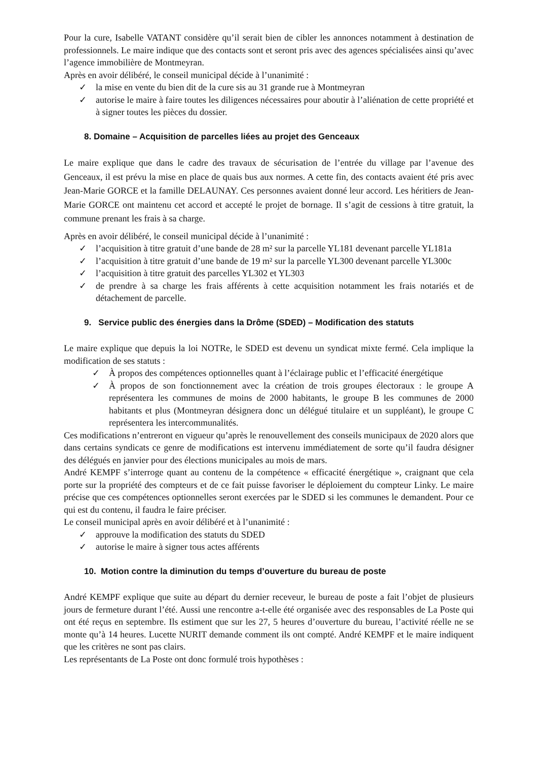Pour la cure, Isabelle VATANT considère qu’il serait bien de cibler les annonces notamment à destination de professionnels. Le maire indique que des contacts sont et seront pris avec des agences spécialisées ainsi qu’avec l’agence immobilière de Montmeyran.
Après en avoir délibéré, le conseil municipal décide à l’unanimité :
✓ la mise en vente du bien dit de la cure sis au 31 grande rue à Montmeyran
✓ autorise le maire à faire toutes les diligences nécessaires pour aboutir à l’aliénation de cette propriété et à signer toutes les pièces du dossier.
8. Domaine – Acquisition de parcelles liées au projet des Genceaux
Le maire explique que dans le cadre des travaux de sécurisation de l’entrée du village par l’avenue des Genceaux, il est prévu la mise en place de quais bus aux normes. A cette fin, des contacts avaient été pris avec Jean-Marie GORCE et la famille DELAUNAY. Ces personnes avaient donné leur accord. Les héritiers de Jean-Marie GORCE ont maintenu cet accord et accepté le projet de bornage. Il s’agit de cessions à titre gratuit, la commune prenant les frais à sa charge.
Après en avoir délibéré, le conseil municipal décide à l’unanimité :
✓ l’acquisition à titre gratuit d’une bande de 28 m² sur la parcelle YL181 devenant parcelle YL181a
✓ l’acquisition à titre gratuit d’une bande de 19 m² sur la parcelle YL300 devenant parcelle YL300c
✓ l’acquisition à titre gratuit des parcelles YL302 et YL303
✓ de prendre à sa charge les frais afférents à cette acquisition notamment les frais notariés et de détachement de parcelle.
9. Service public des énergies dans la Drôme (SDED) – Modification des statuts
Le maire explique que depuis la loi NOTRe, le SDED est devenu un syndicat mixte fermé. Cela implique la modification de ses statuts :
✓ À propos des compétences optionnelles quant à l’éclairage public et l’efficacité énergétique
✓ À propos de son fonctionnement avec la création de trois groupes électoraux : le groupe A représentera les communes de moins de 2000 habitants, le groupe B les communes de 2000 habitants et plus (Montmeyran désignera donc un délégué titulaire et un suppléant), le groupe C représentera les intercommunalités.
Ces modifications n’entreront en vigueur qu’après le renouvellement des conseils municipaux de 2020 alors que dans certains syndicats ce genre de modifications est intervenu immédiatement de sorte qu’il faudra désigner des délégués en janvier pour des élections municipales au mois de mars.
André KEMPF s’interroge quant au contenu de la compétence « efficacité énergétique », craignant que cela porte sur la propriété des compteurs et de ce fait puisse favoriser le déploiement du compteur Linky. Le maire précise que ces compétences optionnelles seront exercées par le SDED si les communes le demandent. Pour ce qui est du contenu, il faudra le faire préciser.
Le conseil municipal après en avoir délibéré et à l’unanimité :
✓ approuve la modification des statuts du SDED
✓ autorise le maire à signer tous actes afférents
10. Motion contre la diminution du temps d’ouverture du bureau de poste
André KEMPF explique que suite au départ du dernier receveur, le bureau de poste a fait l’objet de plusieurs jours de fermeture durant l’été. Aussi une rencontre a-t-elle été organisée avec des responsables de La Poste qui ont été reçus en septembre. Ils estiment que sur les 27, 5 heures d’ouverture du bureau, l’activité réelle ne se monte qu’à 14 heures. Lucette NURIT demande comment ils ont compté. André KEMPF et le maire indiquent que les critères ne sont pas clairs.
Les représentants de La Poste ont donc formulé trois hypothèses :